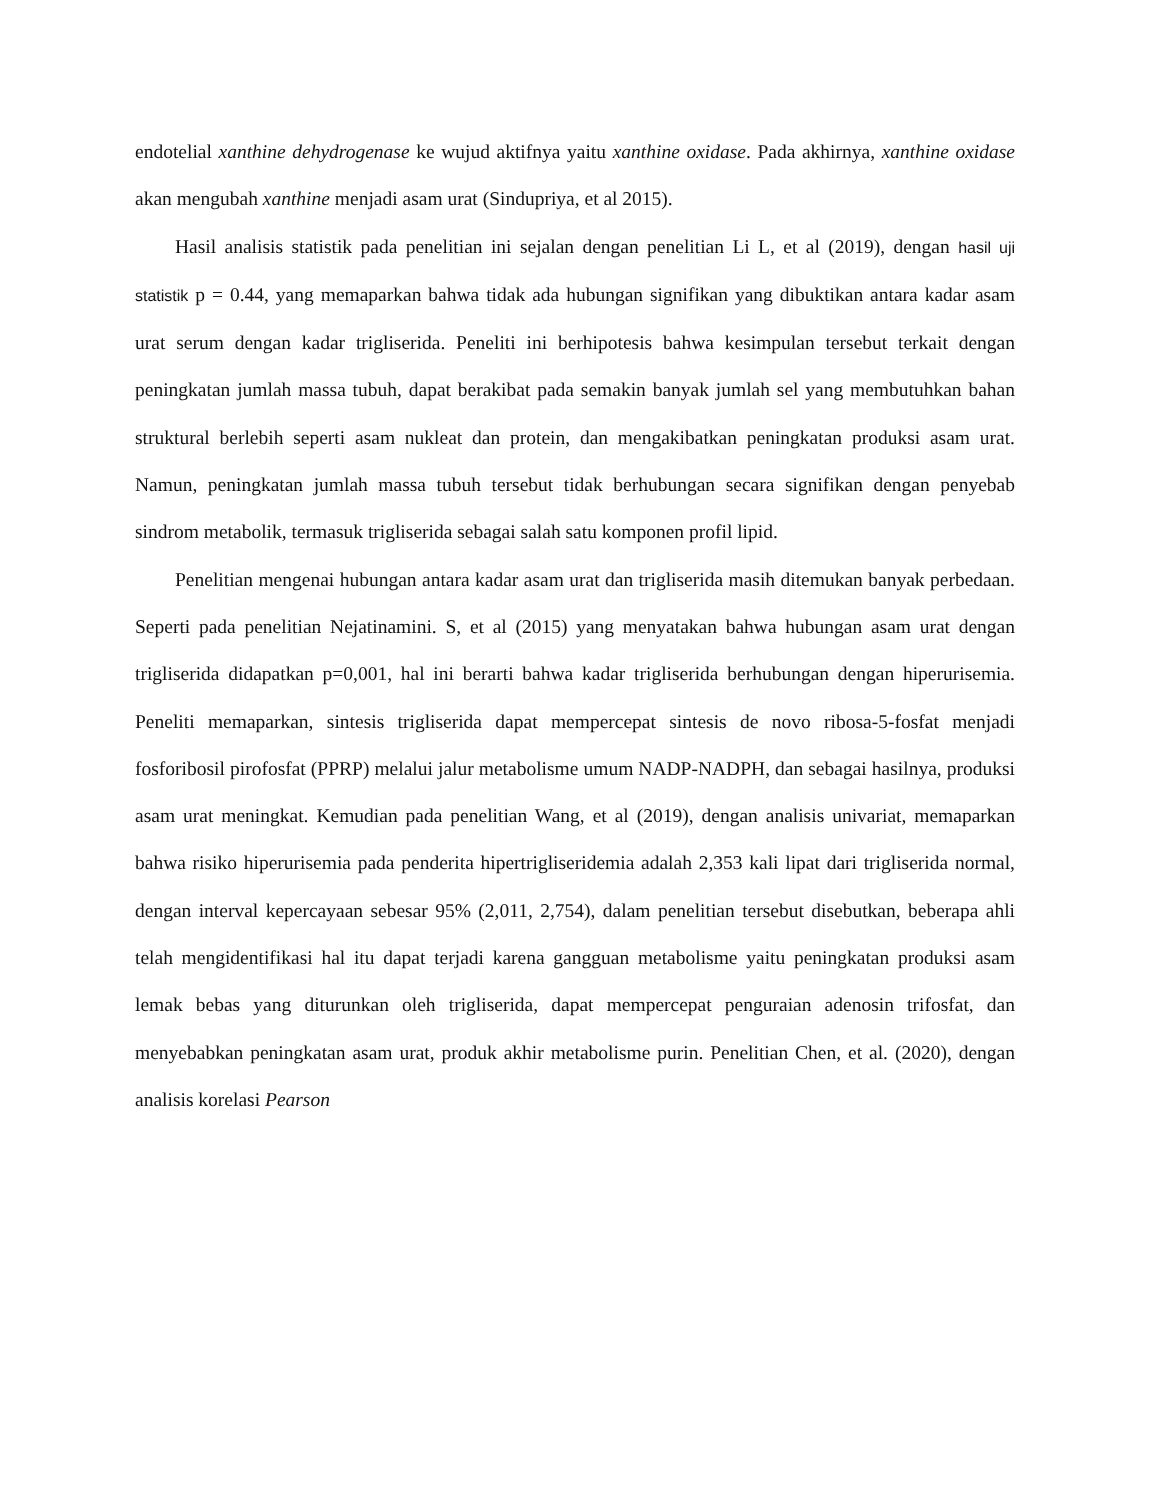endotelial xanthine dehydrogenase ke wujud aktifnya yaitu xanthine oxidase. Pada akhirnya, xanthine oxidase akan mengubah xanthine menjadi asam urat (Sindupriya, et al 2015).
Hasil analisis statistik pada penelitian ini sejalan dengan penelitian Li L, et al (2019), dengan hasil uji statistik p = 0.44, yang memaparkan bahwa tidak ada hubungan signifikan yang dibuktikan antara kadar asam urat serum dengan kadar trigliserida. Peneliti ini berhipotesis bahwa kesimpulan tersebut terkait dengan peningkatan jumlah massa tubuh, dapat berakibat pada semakin banyak jumlah sel yang membutuhkan bahan struktural berlebih seperti asam nukleat dan protein, dan mengakibatkan peningkatan produksi asam urat. Namun, peningkatan jumlah massa tubuh tersebut tidak berhubungan secara signifikan dengan penyebab sindrom metabolik, termasuk trigliserida sebagai salah satu komponen profil lipid.
Penelitian mengenai hubungan antara kadar asam urat dan trigliserida masih ditemukan banyak perbedaan. Seperti pada penelitian Nejatinamini. S, et al (2015) yang menyatakan bahwa hubungan asam urat dengan trigliserida didapatkan p=0,001, hal ini berarti bahwa kadar trigliserida berhubungan dengan hiperurisemia. Peneliti memaparkan, sintesis trigliserida dapat mempercepat sintesis de novo ribosa-5-fosfat menjadi fosforibosil pirofosfat (PPRP) melalui jalur metabolisme umum NADP-NADPH, dan sebagai hasilnya, produksi asam urat meningkat. Kemudian pada penelitian Wang, et al (2019), dengan analisis univariat, memaparkan bahwa risiko hiperurisemia pada penderita hipertrigliseridemia adalah 2,353 kali lipat dari trigliserida normal, dengan interval kepercayaan sebesar 95% (2,011, 2,754), dalam penelitian tersebut disebutkan, beberapa ahli telah mengidentifikasi hal itu dapat terjadi karena gangguan metabolisme yaitu peningkatan produksi asam lemak bebas yang diturunkan oleh trigliserida, dapat mempercepat penguraian adenosin trifosfat, dan menyebabkan peningkatan asam urat, produk akhir metabolisme purin. Penelitian Chen, et al. (2020), dengan analisis korelasi Pearson